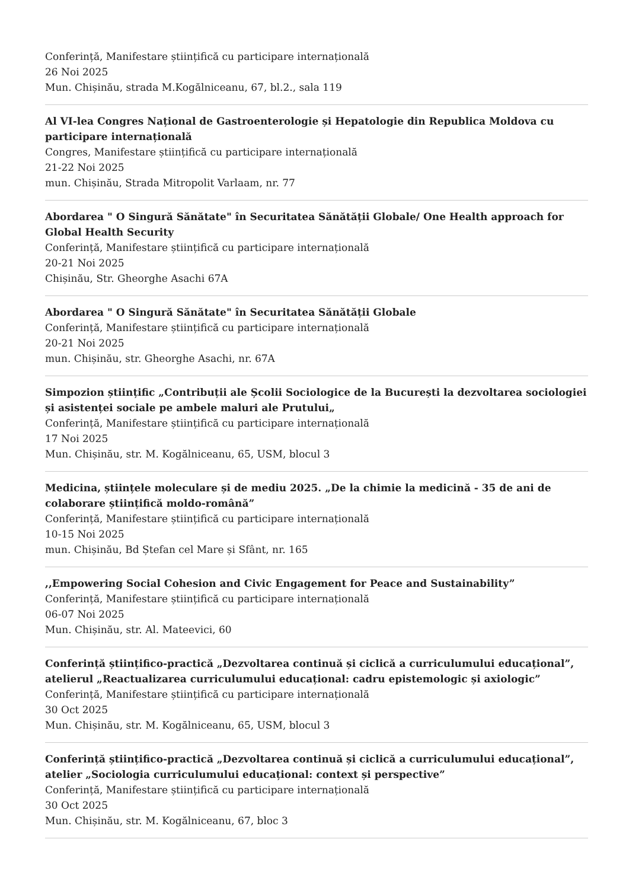Conferință, Manifestare științifică cu participare internațională
26 Noi 2025
Mun. Chișinău, strada M.Kogălniceanu, 67, bl.2., sala 119
Al VI-lea Congres Național de Gastroenterologie și Hepatologie din Republica Moldova cu participare internațională
Congres, Manifestare științifică cu participare internațională
21-22 Noi 2025
mun. Chișinău, Strada Mitropolit Varlaam, nr. 77
Abordarea " O Singură Sănătate" în Securitatea Sănătății Globale/ One Health approach for Global Health Security
Conferință, Manifestare științifică cu participare internațională
20-21 Noi 2025
Chișinău, Str. Gheorghe Asachi 67A
Abordarea " O Singură Sănătate" în Securitatea Sănătății Globale
Conferință, Manifestare științifică cu participare internațională
20-21 Noi 2025
mun. Chișinău, str. Gheorghe Asachi, nr. 67A
Simpozion științific „Contribuții ale Școlii Sociologice de la București la dezvoltarea sociologiei și asistenței sociale pe ambele maluri ale Prutului„
Conferință, Manifestare științifică cu participare internațională
17 Noi 2025
Mun. Chișinău, str. M. Kogălniceanu, 65, USM, blocul 3
Medicina, științele moleculare și de mediu 2025. „De la chimie la medicină - 35 de ani de colaborare științifică moldo-română”
Conferință, Manifestare științifică cu participare internațională
10-15 Noi 2025
mun. Chișinău, Bd Ștefan cel Mare și Sfânt, nr. 165
,,Empowering Social Cohesion and Civic Engagement for Peace and Sustainability”
Conferință, Manifestare științifică cu participare internațională
06-07 Noi 2025
Mun. Chișinău, str. Al. Mateevici, 60
Conferință științifico-practică „Dezvoltarea continuă și ciclică a curriculumului educațional”, atelierul „Reactualizarea curriculumului educațional: cadru epistemologic și axiologic”
Conferință, Manifestare științifică cu participare internațională
30 Oct 2025
Mun. Chișinău, str. M. Kogălniceanu, 65, USM, blocul 3
Conferință științifico-practică „Dezvoltarea continuă și ciclică a curriculumului educațional”, atelier „Sociologia curriculumului educațional: context și perspective”
Conferință, Manifestare științifică cu participare internațională
30 Oct 2025
Mun. Chișinău, str. M. Kogălniceanu, 67, bloc 3